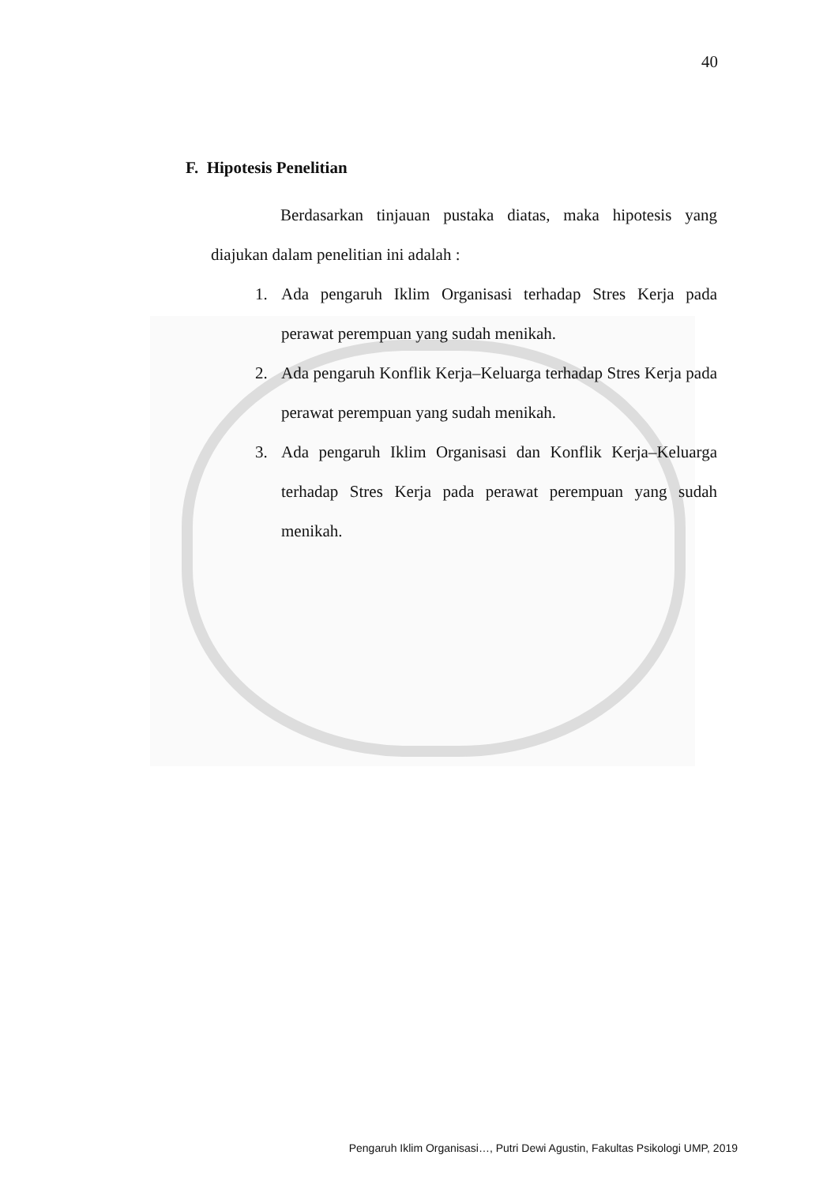40
F. Hipotesis Penelitian
Berdasarkan tinjauan pustaka diatas, maka hipotesis yang diajukan dalam penelitian ini adalah :
1. Ada pengaruh Iklim Organisasi terhadap Stres Kerja pada perawat perempuan yang sudah menikah.
2. Ada pengaruh Konflik Kerja–Keluarga terhadap Stres Kerja pada perawat perempuan yang sudah menikah.
3. Ada pengaruh Iklim Organisasi dan Konflik Kerja–Keluarga terhadap Stres Kerja pada perawat perempuan yang sudah menikah.
Pengaruh Iklim Organisasi…, Putri Dewi Agustin, Fakultas Psikologi UMP, 2019